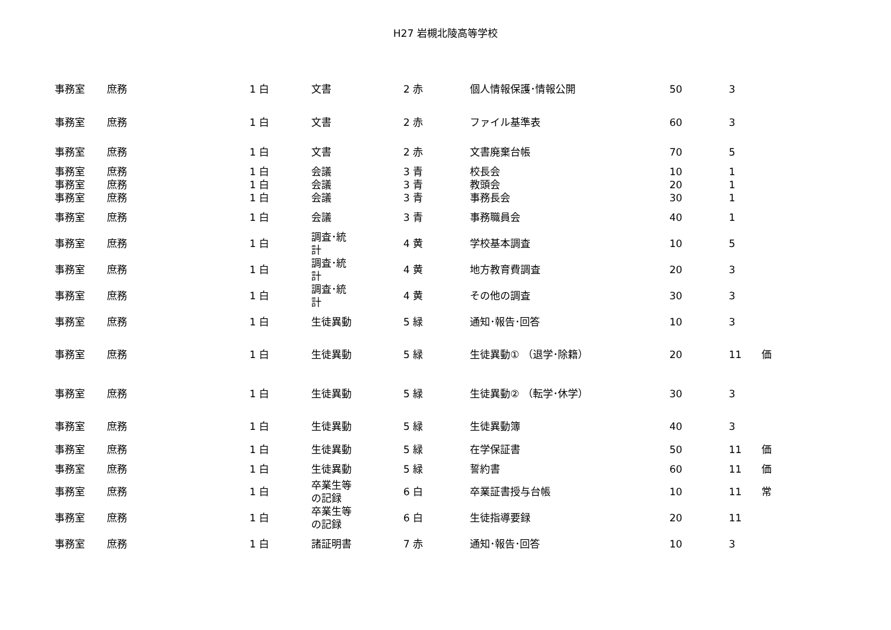H27 岩槻北陵高等学校
| 事務室 | 庶務 | 1 白 | 文書 | 2 赤 | 個人情報保護･情報公開 | 50 | 3 | |
| 事務室 | 庶務 | 1 白 | 文書 | 2 赤 | ファイル基準表 | 60 | 3 | |
| 事務室 | 庶務 | 1 白 | 文書 | 2 赤 | 文書廃棄台帳 | 70 | 5 | |
| 事務室 | 庶務 | 1 白 | 会議 | 3 青 | 校長会 | 10 | 1 | |
| 事務室 | 庶務 | 1 白 | 会議 | 3 青 | 教頭会 | 20 | 1 | |
| 事務室 | 庶務 | 1 白 | 会議 | 3 青 | 事務長会 | 30 | 1 | |
| 事務室 | 庶務 | 1 白 | 会議 | 3 青 | 事務職員会 | 40 | 1 | |
| 事務室 | 庶務 | 1 白 | 調査･統 計 | 4 黄 | 学校基本調査 | 10 | 5 | |
| 事務室 | 庶務 | 1 白 | 調査･統 計 | 4 黄 | 地方教育費調査 | 20 | 3 | |
| 事務室 | 庶務 | 1 白 | 調査･統 計 | 4 黄 | その他の調査 | 30 | 3 | |
| 事務室 | 庶務 | 1 白 | 生徒異動 | 5 緑 | 通知･報告･回答 | 10 | 3 | |
| 事務室 | 庶務 | 1 白 | 生徒異動 | 5 緑 | 生徒異動① （退学･除籍） | 20 | 11 | 価 |
| 事務室 | 庶務 | 1 白 | 生徒異動 | 5 緑 | 生徒異動② （転学･休学） | 30 | 3 | |
| 事務室 | 庶務 | 1 白 | 生徒異動 | 5 緑 | 生徒異動簿 | 40 | 3 | |
| 事務室 | 庶務 | 1 白 | 生徒異動 | 5 緑 | 在学保証書 | 50 | 11 | 価 |
| 事務室 | 庶務 | 1 白 | 生徒異動 | 5 緑 | 誓約書 | 60 | 11 | 価 |
| 事務室 | 庶務 | 1 白 | 卒業生等 の記録 | 6 白 | 卒業証書授与台帳 | 10 | 11 | 常 |
| 事務室 | 庶務 | 1 白 | 卒業生等 の記録 | 6 白 | 生徒指導要録 | 20 | 11 | |
| 事務室 | 庶務 | 1 白 | 諸証明書 | 7 赤 | 通知･報告･回答 | 10 | 3 | |